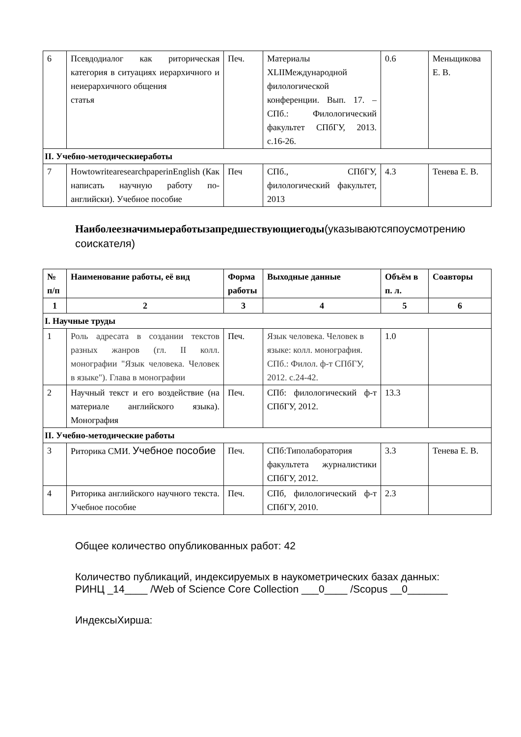| 6 | Псевдодиалог как риторическая категория в ситуациях иерархичного и неиерархичного общения статья | Печ. | Материалы XLIIМеждународной филологической конференции. Вып. 17. – СПб.: Филологический факультет СПбГУ, 2013. с.16-26. | 0.6 | Меньщикова Е. В. |
| II. Учебно-методическиеработы | | | | | |
| 7 | HowtowritearesearchpaperinEnglish (Как написать научную работу по-английски). Учебное пособие | Печ | СПб., СПбГУ, филологический факультет, 2013 | 4.3 | Тенева Е. В. |
Наиболеезначимыеработызапредшествующиегоды(указываютсяпоусмотрению соискателя)
| № п/п | Наименование работы, её вид | Форма работы | Выходные данные | Объём в п. л. | Соавторы |
| --- | --- | --- | --- | --- | --- |
| 1 | 2 | 3 | 4 | 5 | 6 |
| I. Научные труды | | | | | |
| 1 | Роль адресата в создании текстов разных жанров (гл. II колл. монографии "Язык человека. Человек в языке"). Глава в монографии | Печ. | Язык человека. Человек в языке: колл. монография. СПб.: Филол. ф-т СПбГУ, 2012. с.24-42. | 1.0 | |
| 2 | Научный текст и его воздействие (на материале английского языка). Монография | Печ. | СПб: филологический ф-т СПбГУ, 2012. | 13.3 | |
| II. Учебно-методические работы | | | | | |
| 3 | Риторика СМИ. Учебное пособие | Печ. | СПб:Типолаборатория факультета журналистики СПбГУ, 2012. | 3.3 | Тенева Е. В. |
| 4 | Риторика английского научного текста. Учебное пособие | Печ. | СПб, филологический ф-т СПбГУ, 2010. | 2.3 | |
Общее количество опубликованных работ: 42
Количество публикаций, индексируемых в наукометрических базах данных:
РИНЦ _14____ /Web of Science Core Collection ___0____ /Scopus __0_______
ИндексыХирша: